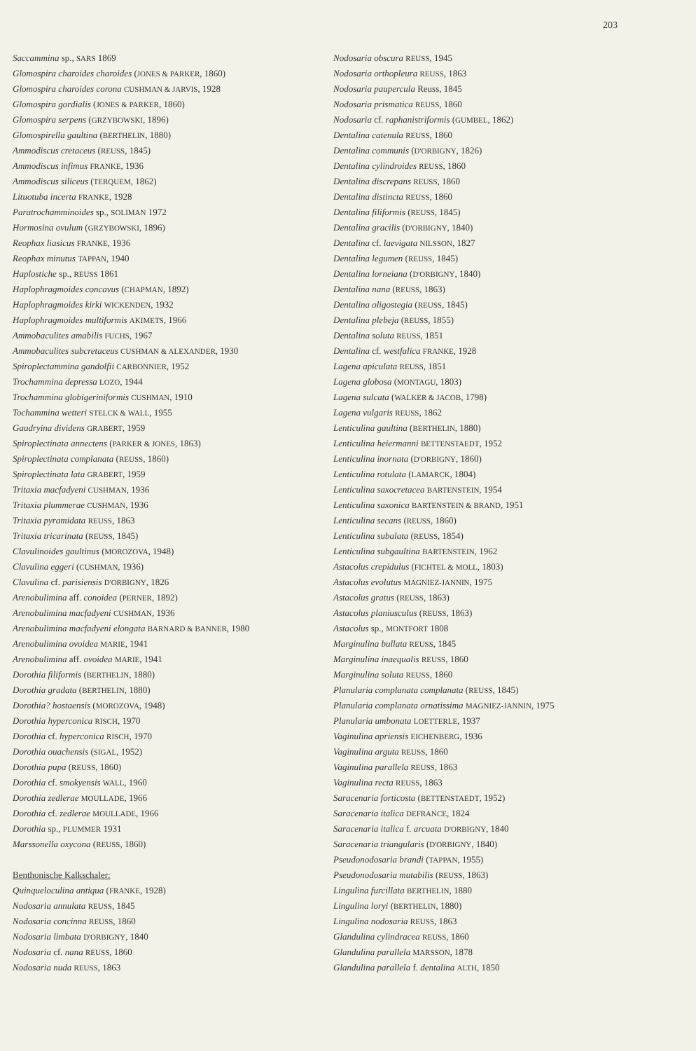203
Saccammina sp., SARS 1869
Glomospira charoides charoides (JONES & PARKER, 1860)
Glomospira charoides corona CUSHMAN & JARVIS, 1928
Glomospira gordialis (JONES & PARKER, 1860)
Glomospira serpens (GRZYBOWSKI, 1896)
Glomospirella gaultina (BERTHELIN, 1880)
Ammodiscus cretaceus (REUSS, 1845)
Ammodiscus infimus FRANKE, 1936
Ammodiscus siliceus (TERQUEM, 1862)
Lituotuba incerta FRANKE, 1928
Paratrochamminoides sp., SOLIMAN 1972
Hormosina ovulum (GRZYBOWSKI, 1896)
Reophax liasicus FRANKE, 1936
Reophax minutus TAPPAN, 1940
Haplostiche sp., REUSS 1861
Haplophragmoides concavus (CHAPMAN, 1892)
Haplophragmoides kirki WICKENDEN, 1932
Haplophragmoides multiformis AKIMETS, 1966
Ammobaculites amabilis FUCHS, 1967
Ammobaculites subcretaceus CUSHMAN & ALEXANDER, 1930
Spiroplectammina gandolfii CARBONNIER, 1952
Trochammina depressa LOZO, 1944
Trochammina globigeriniformis CUSHMAN, 1910
Tochammina wetteri STELCK & WALL, 1955
Gaudryina dividens GRABERT, 1959
Spiroplectinata annectens (PARKER & JONES, 1863)
Spiroplectinata complanata (REUSS, 1860)
Spiroplectinata lata GRABERT, 1959
Tritaxia macfadyeni CUSHMAN, 1936
Tritaxia plummerae CUSHMAN, 1936
Tritaxia pyramidata REUSS, 1863
Tritaxia tricarinata (REUSS, 1845)
Clavulinoides gaultinus (MOROZOVA, 1948)
Clavulina eggeri (CUSHMAN, 1936)
Clavulina cf. parisiensis D'ORBIGNY, 1826
Arenobulimina aff. conoidea (PERNER, 1892)
Arenobulimina macfadyeni CUSHMAN, 1936
Arenobulimina macfadyeni elongata BARNARD & BANNER, 1980
Arenobulimina ovoidea MARIE, 1941
Arenobulimina aff. ovoidea MARIE, 1941
Dorothia filiformis (BERTHELIN, 1880)
Dorothia gradata (BERTHELIN, 1880)
Dorothia? hostaensis (MOROZOVA, 1948)
Dorothia hyperconica RISCH, 1970
Dorothia cf. hyperconica RISCH, 1970
Dorothia ouachensis (SIGAL, 1952)
Dorothia pupa (REUSS, 1860)
Dorothia cf. smokyensis WALL, 1960
Dorothia zedlerae MOULLADE, 1966
Dorothia cf. zedlerae MOULLADE, 1966
Dorothia sp., PLUMMER 1931
Marssonella oxycona (REUSS, 1860)
Benthonische Kalkschaler:
Quinqueloculina antiqua (FRANKE, 1928)
Nodosaria annulata REUSS, 1845
Nodosaria concinna REUSS, 1860
Nodosaria limbata D'ORBIGNY, 1840
Nodosaria cf. nana REUSS, 1860
Nodosaria nuda REUSS, 1863
Nodosaria obscura REUSS, 1945
Nodosaria orthopleura REUSS, 1863
Nodosaria paupercula Reuss, 1845
Nodosaria prismatica REUSS, 1860
Nodosaria cf. raphanistriformis (GUMBEL, 1862)
Dentalina catenula REUSS, 1860
Dentalina communis (D'ORBIGNY, 1826)
Dentalina cylindroides REUSS, 1860
Dentalina discrepans REUSS, 1860
Dentalina distincta REUSS, 1860
Dentalina filiformis (REUSS, 1845)
Dentalina gracilis (D'ORBIGNY, 1840)
Dentalina cf. laevigata NILSSON, 1827
Dentalina legumen (REUSS, 1845)
Dentalina lorneiana (D'ORBIGNY, 1840)
Dentalina nana (REUSS, 1863)
Dentalina oligostegia (REUSS, 1845)
Dentalina plebeja (REUSS, 1855)
Dentalina soluta REUSS, 1851
Dentalina cf. westfalica FRANKE, 1928
Lagena apiculata REUSS, 1851
Lagena globosa (MONTAGU, 1803)
Lagena sulcata (WALKER & JACOB, 1798)
Lagena vulgaris REUSS, 1862
Lenticulina gaultina (BERTHELIN, 1880)
Lenticulina heiermanni BETTENSTAEDT, 1952
Lenticulina inornata (D'ORBIGNY, 1860)
Lenticulina rotulata (LAMARCK, 1804)
Lenticulina saxocretacea BARTENSTEIN, 1954
Lenticulina saxonica BARTENSTEIN & BRAND, 1951
Lenticulina secans (REUSS, 1860)
Lenticulina subalata (REUSS, 1854)
Lenticulina subgaultina BARTENSTEIN, 1962
Astacolus crepidulus (FICHTEL & MOLL, 1803)
Astacolus evolutus MAGNIEZ-JANNIN, 1975
Astacolus gratus (REUSS, 1863)
Astacolus planiusculus (REUSS, 1863)
Astacolus sp., MONTFORT 1808
Marginulina bullata REUSS, 1845
Marginulina inaequalis REUSS, 1860
Marginulina soluta REUSS, 1860
Planularia complanata complanata (REUSS, 1845)
Planularia complanata ornatissima MAGNIEZ-JANNIN, 1975
Planularia umbonata LOETTERLE, 1937
Vaginulina apriensis EICHENBERG, 1936
Vaginulina arguta REUSS, 1860
Vaginulina parallela REUSS, 1863
Vaginulina recta REUSS, 1863
Saracenaria forticosta (BETTENSTAEDT, 1952)
Saracenaria italica DEFRANCE, 1824
Saracenaria italica f. arcuata D'ORBIGNY, 1840
Saracenaria triangularis (D'ORBIGNY, 1840)
Pseudonodosaria brandi (TAPPAN, 1955)
Pseudonodosaria mutabilis (REUSS, 1863)
Lingulina furcillata BERTHELIN, 1880
Lingulina loryi (BERTHELIN, 1880)
Lingulina nodosaria REUSS, 1863
Glandulina cylindracea REUSS, 1860
Glandulina parallela MARSSON, 1878
Glandulina parallela f. dentalina ALTH, 1850